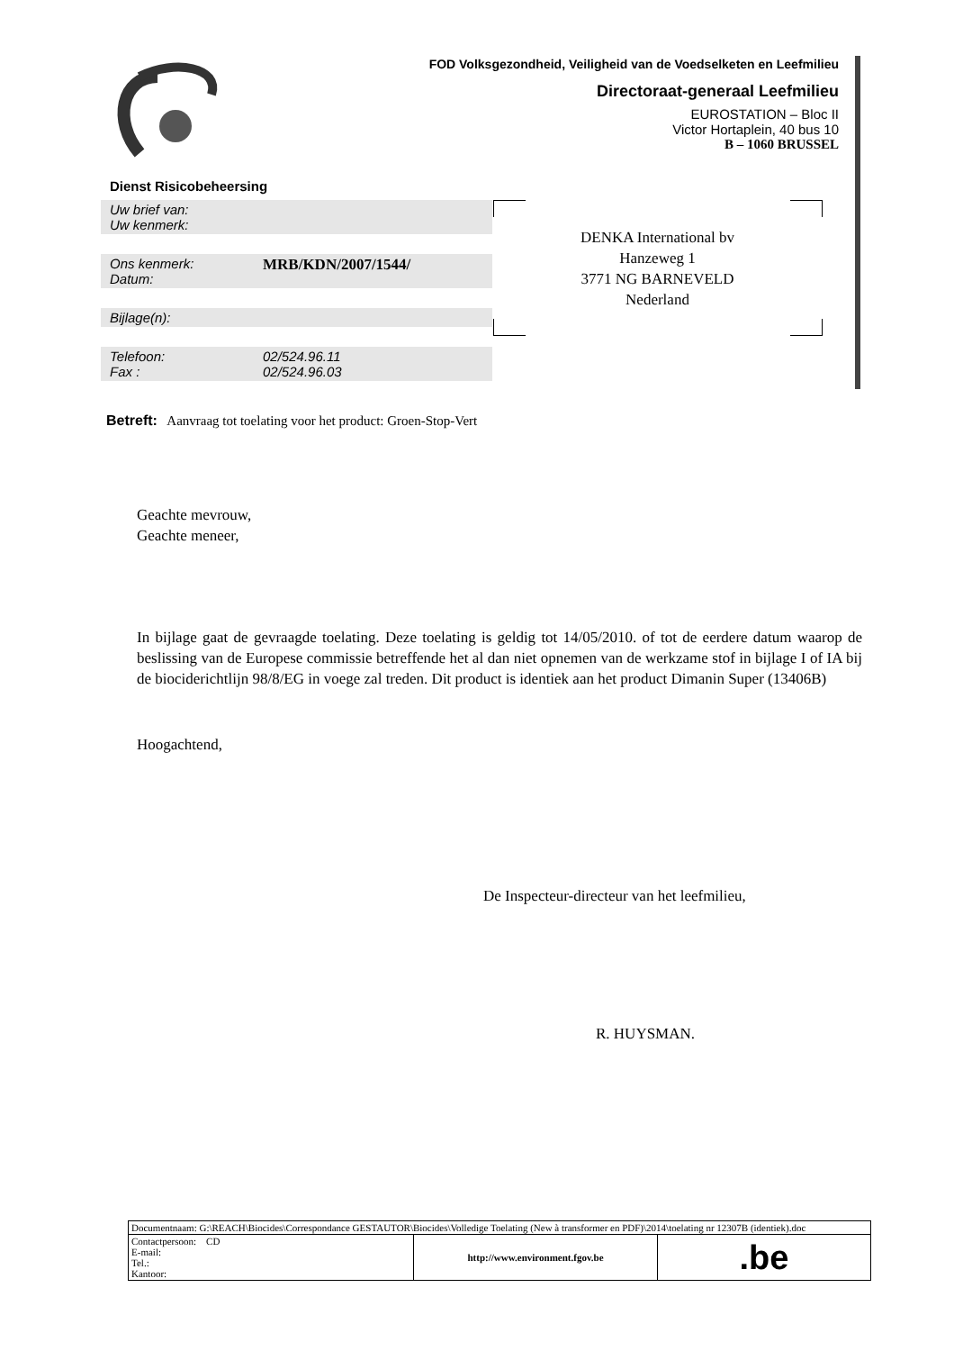FOD Volksgezondheid, Veiligheid van de Voedselketen en Leefmilieu
Directoraat-generaal Leefmilieu
EUROSTATION – Bloc II
Victor Hortaplein, 40 bus 10
B – 1060 BRUSSEL
Dienst Risicobeheersing
Uw brief van:
Uw kenmerk:
Ons kenmerk:
Datum:
MRB/KDN/2007/1544/
Bijlage(n):
Telefoon:
Fax :
02/524.96.11
02/524.96.03
DENKA International bv
Hanzeweg 1
3771 NG BARNEVELD
Nederland
Betreft: Aanvraag tot toelating voor het product: Groen-Stop-Vert
Geachte mevrouw,
Geachte meneer,
In bijlage gaat de gevraagde toelating. Deze toelating is geldig tot 14/05/2010. of tot de eerdere datum waarop de beslissing van de Europese commissie betreffende het al dan niet opnemen van de werkzame stof in bijlage I of IA bij de biociderichtlijn 98/8/EG in voege zal treden. Dit product is identiek aan het product Dimanin Super (13406B)
Hoogachtend,
De Inspecteur-directeur van het leefmilieu,
R. HUYSMAN.
| Documentnaam: G:\REACH\Biocides\Correspondance GESTAUTOR\Biocides\Volledige Toelating (New à transformer en PDF)\2014\toelating nr 12307B (identiek).doc | | |
| Contactpersoon: CD E-mail: Tel.: Kantoor: | http://www.environment.fgov.be | .be |